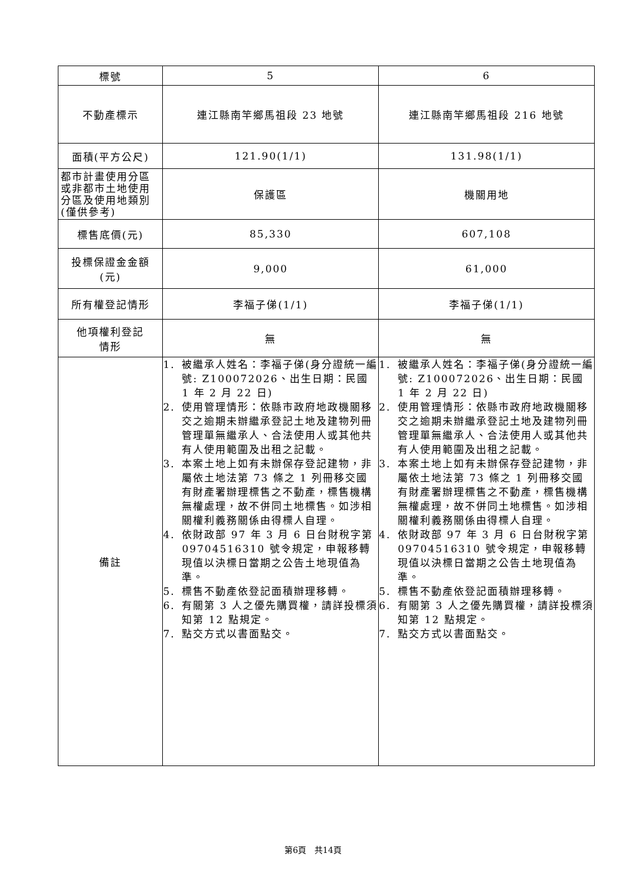| 標號 | 5 | 6 |
| 不動產標示 | 連江縣南竿鄉馬祖段 23 地號 | 連江縣南竿鄉馬祖段 216 地號 |
| 面積(平方公尺) | 121.90(1/1) | 131.98(1/1) |
| 都市計畫使用分區或非都市土地使用分區及使用地類別(僅供參考) | 保護區 | 機關用地 |
| 標售底價(元) | 85,330 | 607,108 |
| 投標保證金金額 (元) | 9,000 | 61,000 |
| 所有權登記情形 | 李福子俤(1/1) | 李福子俤(1/1) |
| 他項權利登記 情形 | 無 | 無 |
| 備註 | 1. 被繼承人姓名：李福子俤(身分證統一編號: Z100072026、出生日期：民國 1 年 2 月 22 日) 2. 使用管理情形：依縣市政府地政機關移交之逾期未辦繼承登記土地及建物列冊管理單無繼承人、合法使用人或其他共有人使用範圍及出租之記載。 3. 本案土地上如有未辦保存登記建物，非屬依土地法第 73 條之 1 列冊移交國有財產署辦理標售之不動產，標售機構無權處理，故不併同土地標售。如涉相關權利義務關係由得標人自理。 4. 依財政部 97 年 3 月 6 日台財稅字第 09704516310 號令規定，申報移轉現值以決標日當期之公告土地現值為準。 5. 標售不動產依登記面積辦理移轉。 6. 有關第 3 人之優先購買權，請詳投標須知第 12 點規定。 7. 點交方式以書面點交。 | 1. 被繼承人姓名：李福子俤(身分證統一編號: Z100072026、出生日期：民國 1 年 2 月 22 日) 2. 使用管理情形：依縣市政府地政機關移交之逾期未辦繼承登記土地及建物列冊管理單無繼承人、合法使用人或其他共有人使用範圍及出租之記載。 3. 本案土地上如有未辦保存登記建物，非屬依土地法第 73 條之 1 列冊移交國有財產署辦理標售之不動產，標售機構無權處理，故不併同土地標售。如涉相關權利義務關係由得標人自理。 4. 依財政部 97 年 3 月 6 日台財稅字第 09704516310 號令規定，申報移轉現值以決標日當期之公告土地現值為準。 5. 標售不動產依登記面積辦理移轉。 6. 有關第 3 人之優先購買權，請詳投標須知第 12 點規定。 7. 點交方式以書面點交。 |
第6頁　共14頁